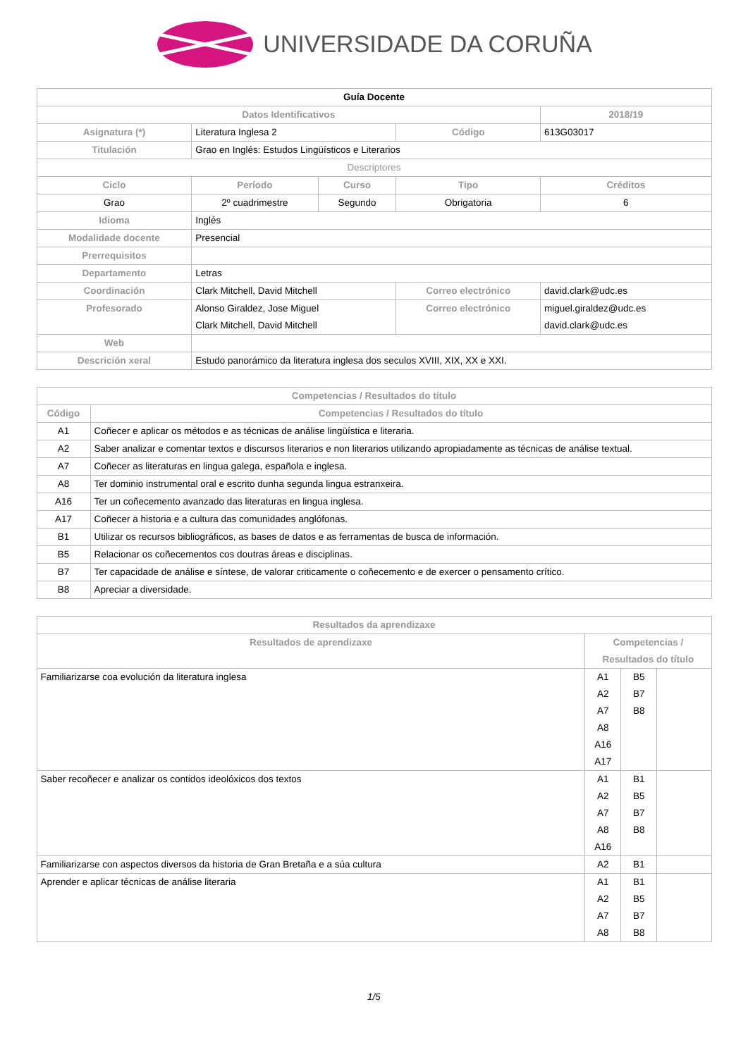UNIVERSIDADE DA CORUÑA
| Guía Docente | | | | | |
| --- | --- | --- | --- | --- | --- |
| Datos Identificativos | | | | | 2018/19 |
| Asignatura (*) | Literatura Inglesa 2 | | Código | | 613G03017 |
| Titulación | Grao en Inglés: Estudos Lingüísticos e Literarios | | | | |
| Descriptores | | | | | |
| Ciclo | Período | Curso | Tipo | | Créditos |
| Grao | 2º cuadrimestre | Segundo | Obrigatoria | | 6 |
| Idioma | Inglés | | | | |
| Modalidade docente | Presencial | | | | |
| Prerrequisitos | | | | | |
| Departamento | Letras | | | | |
| Coordinación | Clark Mitchell, David Mitchell | | Correo electrónico | david.clark@udc.es | |
| Profesorado | Alonso Giraldez, Jose Miguel Clark Mitchell, David Mitchell | | Correo electrónico | miguel.giraldez@udc.es david.clark@udc.es | |
| Web | | | | | |
| Descrición xeral | Estudo panorámico da literatura inglesa dos seculos XVIII, XIX, XX e XXI. | | | | |
| Competencias / Resultados do título | |
| --- | --- |
| Código | Competencias / Resultados do título |
| A1 | Coñecer e aplicar os métodos e as técnicas de análise lingüística e literaria. |
| A2 | Saber analizar e comentar textos e discursos literarios e non literarios utilizando apropiadamente as técnicas de análise textual. |
| A7 | Coñecer as literaturas en lingua galega, española e inglesa. |
| A8 | Ter dominio instrumental oral e escrito dunha segunda lingua estranxeira. |
| A16 | Ter un coñecemento avanzado das literaturas en lingua inglesa. |
| A17 | Coñecer a historia e a cultura das comunidades anglófonas. |
| B1 | Utilizar os recursos bibliográficos, as bases de datos e as ferramentas de busca de información. |
| B5 | Relacionar os coñecementos cos doutras áreas e disciplinas. |
| B7 | Ter capacidade de análise e síntese, de valorar criticamente o coñecemento e de exercer o pensamento crítico. |
| B8 | Apreciar a diversidade. |
| Resultados da aprendizaxe | | | |
| --- | --- | --- | --- |
| Resultados de aprendizaxe | Competencias / Resultados do título | | |
| Familiarizarse coa evolución da literatura inglesa | A1 A2 A7 A8 A16 A17 | B5 B7 B8 | |
| Saber recoñecer e analizar os contidos ideolóxicos dos textos | A1 A2 A7 A8 A16 | B1 B5 B7 B8 | |
| Familiarizarse con aspectos diversos da historia de Gran Bretaña e a súa cultura | A2 | B1 | |
| Aprender e aplicar técnicas de análise literaria | A1 A2 A7 A8 | B1 B5 B7 B8 | |
1/5